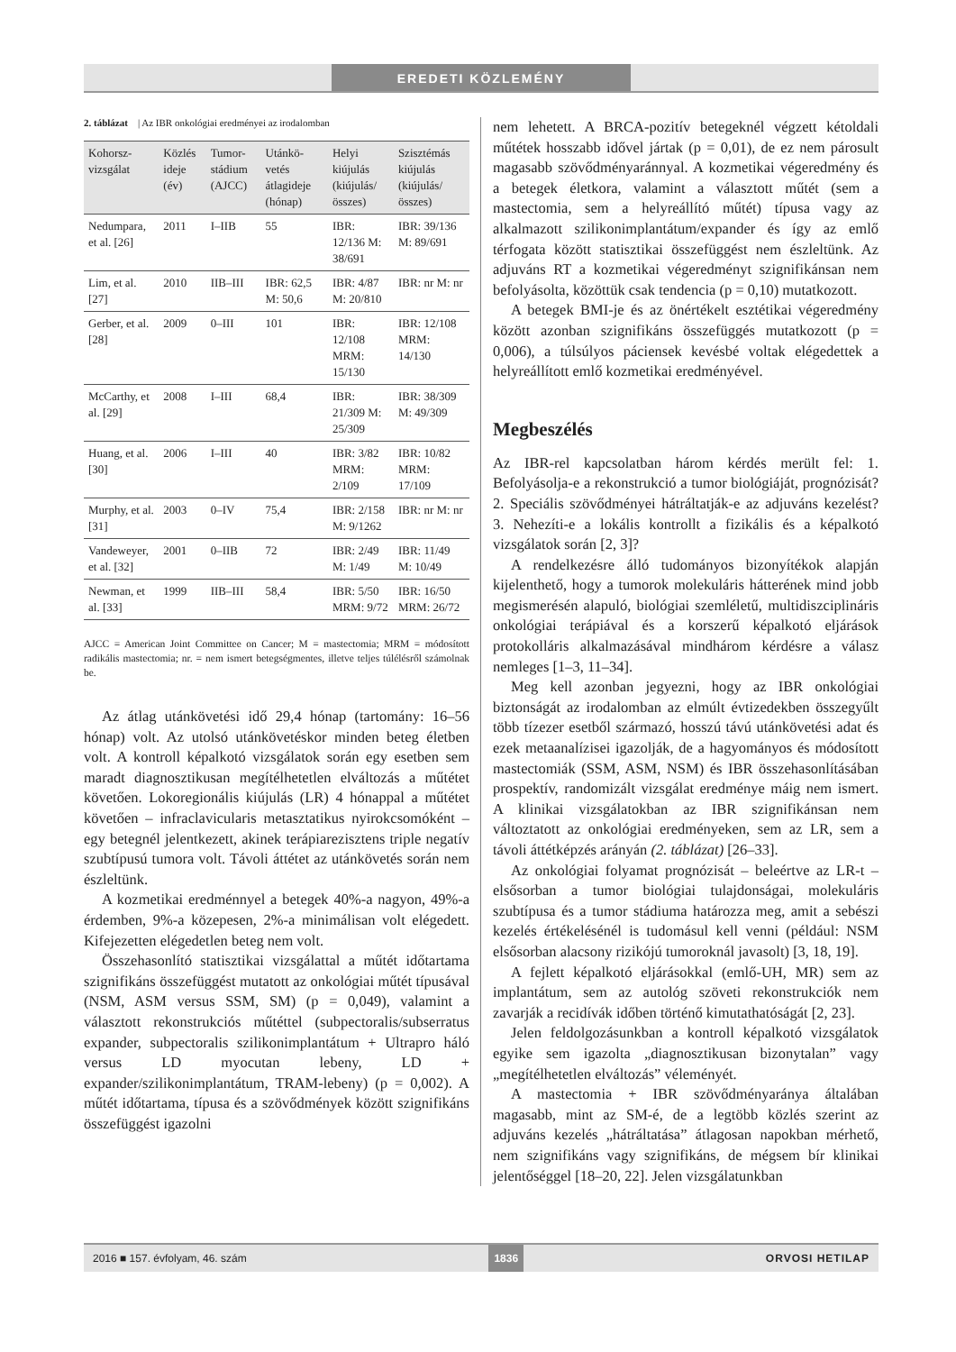EREDETI KÖZLEMÉNY
2. táblázat | Az IBR onkológiai eredményei az irodalomban
| Kohorsz-vizsgálat | Közlés ideje (év) | Tumor-stádium (AJCC) | Utánkö-vetés átlagideje (hónap) | Helyi kiújulás (kiújulás/ összes) | Szisztémás kiújulás (kiújulás/ összes) |
| --- | --- | --- | --- | --- | --- |
| Nedumpara, et al. [26] | 2011 | I–IIB | 55 | IBR: 12/136 M: 38/691 | IBR: 39/136 M: 89/691 |
| Lim, et al. [27] | 2010 | IIB–III | IBR: 62,5 M: 50,6 | IBR: 4/87 M: 20/810 | IBR: nr M: nr |
| Gerber, et al. [28] | 2009 | 0–III | 101 | IBR: 12/108 MRM: 15/130 | IBR: 12/108 MRM: 14/130 |
| McCarthy, et al. [29] | 2008 | I–III | 68,4 | IBR: 21/309 M: 25/309 | IBR: 38/309 M: 49/309 |
| Huang, et al. [30] | 2006 | I–III | 40 | IBR: 3/82 MRM: 2/109 | IBR: 10/82 MRM: 17/109 |
| Murphy, et al. [31] | 2003 | 0–IV | 75,4 | IBR: 2/158 M: 9/1262 | IBR: nr M: nr |
| Vandeweyer, et al. [32] | 2001 | 0–IIB | 72 | IBR: 2/49 M: 1/49 | IBR: 11/49 M: 10/49 |
| Newman, et al. [33] | 1999 | IIB–III | 58,4 | IBR: 5/50 MRM: 9/72 | IBR: 16/50 MRM: 26/72 |
AJCC = American Joint Committee on Cancer; M = mastectomia; MRM = módosított radikális mastectomia; nr. = nem ismert betegségmentes, illetve teljes túlélésről számolnak be.
Az átlag utánkövetési idő 29,4 hónap (tartomány: 16–56 hónap) volt. Az utolsó utánkövetéskor minden beteg életben volt. A kontroll képalkotó vizsgálatok során egy esetben sem maradt diagnosztikusan megítélhetetlen elváltozás a műtétet követően. Lokoregionális kiújulás (LR) 4 hónappal a műtétet követően – infraclavicularis metasztatikus nyirokcsomóként – egy betegnél jelentkezett, akinek terápiarezisztens triple negatív szubtípusú tumora volt. Távoli áttétet az utánkövetés során nem észleltünk.
A kozmetikai eredménnyel a betegek 40%-a nagyon, 49%-a érdemben, 9%-a közepesen, 2%-a minimálisan volt elégedett. Kifejezetten elégedetlen beteg nem volt.
Összehasonlító statisztikai vizsgálattal a műtét időtartama szignifikáns összefüggést mutatott az onkológiai műtét típusával (NSM, ASM versus SSM, SM) (p = 0,049), valamint a választott rekonstrukciós műtéttel (subpectoralis/subserratus expander, subpectoralis szilikonimplantátum + Ultrapro háló versus LD myocutan lebeny, LD + expander/szilikonimplantátum, TRAM-lebeny) (p = 0,002). A műtét időtartama, típusa és a szövődmények között szignifikáns összefüggést igazolni
nem lehetett. A BRCA-pozitív betegeknél végzett kétoldali műtétek hosszabb idővel jártak (p = 0,01), de ez nem párosult magasabb szövődményaránnyal. A kozmetikai végeredmény és a betegek életkora, valamint a választott műtét (sem a mastectomia, sem a helyreállító műtét) típusa vagy az alkalmazott szilikonimplantátum/expander és így az emlő térfogata között statisztikai összefüggést nem észleltünk. Az adjuváns RT a kozmetikai végeredményt szignifikánsan nem befolyásolta, közöttük csak tendencia (p = 0,10) mutatkozott.
A betegek BMI-je és az önértékelt esztétikai végeredmény között azonban szignifikáns összefüggés mutatkozott (p = 0,006), a túlsúlyos páciensek kevésbé voltak elégedettek a helyreállított emlő kozmetikai eredményével.
Megbeszélés
Az IBR-rel kapcsolatban három kérdés merült fel: 1. Befolyásolja-e a rekonstrukció a tumor biológiáját, prognózisát? 2. Speciális szövődményei hátráltatják-e az adjuváns kezelést? 3. Nehezíti-e a lokális kontrollt a fizikális és a képalkotó vizsgálatok során [2, 3]?
A rendelkezésre álló tudományos bizonyítékok alapján kijelenthető, hogy a tumorok molekuláris hátterének mind jobb megismerésén alapuló, biológiai szemléletű, multidiszciplináris onkológiai terápiával és a korszerű képalkotó eljárások protokolláris alkalmazásával mindhárom kérdésre a válasz nemleges [1–3, 11–34].
Meg kell azonban jegyezni, hogy az IBR onkológiai biztonságát az irodalomban az elmúlt évtizedekben összegyűlt több tízezer esetből származó, hosszú távú utánkövetési adat és ezek metaanalízisei igazolják, de a hagyományos és módosított mastectomiák (SSM, ASM, NSM) és IBR összehasonlításában prospektív, randomizált vizsgálat eredménye máig nem ismert. A klinikai vizsgálatokban az IBR szignifikánsan nem változtatott az onkológiai eredményeken, sem az LR, sem a távoli áttétképzés arányán (2. táblázat) [26–33].
Az onkológiai folyamat prognózisát – beleértve az LR-t – elsősorban a tumor biológiai tulajdonságai, molekuláris szubtípusa és a tumor stádiuma határozza meg, amit a sebészi kezelés értékelésénél is tudomásul kell venni (például: NSM elsősorban alacsony rizikójú tumoroknál javasolt) [3, 18, 19].
A fejlett képalkotó eljárásokkal (emlő-UH, MR) sem az implantátum, sem az autológ szöveti rekonstrukciók nem zavarják a recidívák időben történő kimutathatóságát [2, 23].
Jelen feldolgozásunkban a kontroll képalkotó vizsgálatok egyike sem igazolta „diagnosztikusan bizonytalan” vagy „megítélhetetlen elváltozás” véleményét.
A mastectomia + IBR szövődményaránya általában magasabb, mint az SM-é, de a legtöbb közlés szerint az adjuváns kezelés „hátráltatása” átlagosan napokban mérhető, nem szignifikáns vagy szignifikáns, de mégsem bír klinikai jelentőséggel [18–20, 22]. Jelen vizsgálatunkban
2016 ■ 157. évfolyam, 46. szám 1836 ORVOSI HETILAP